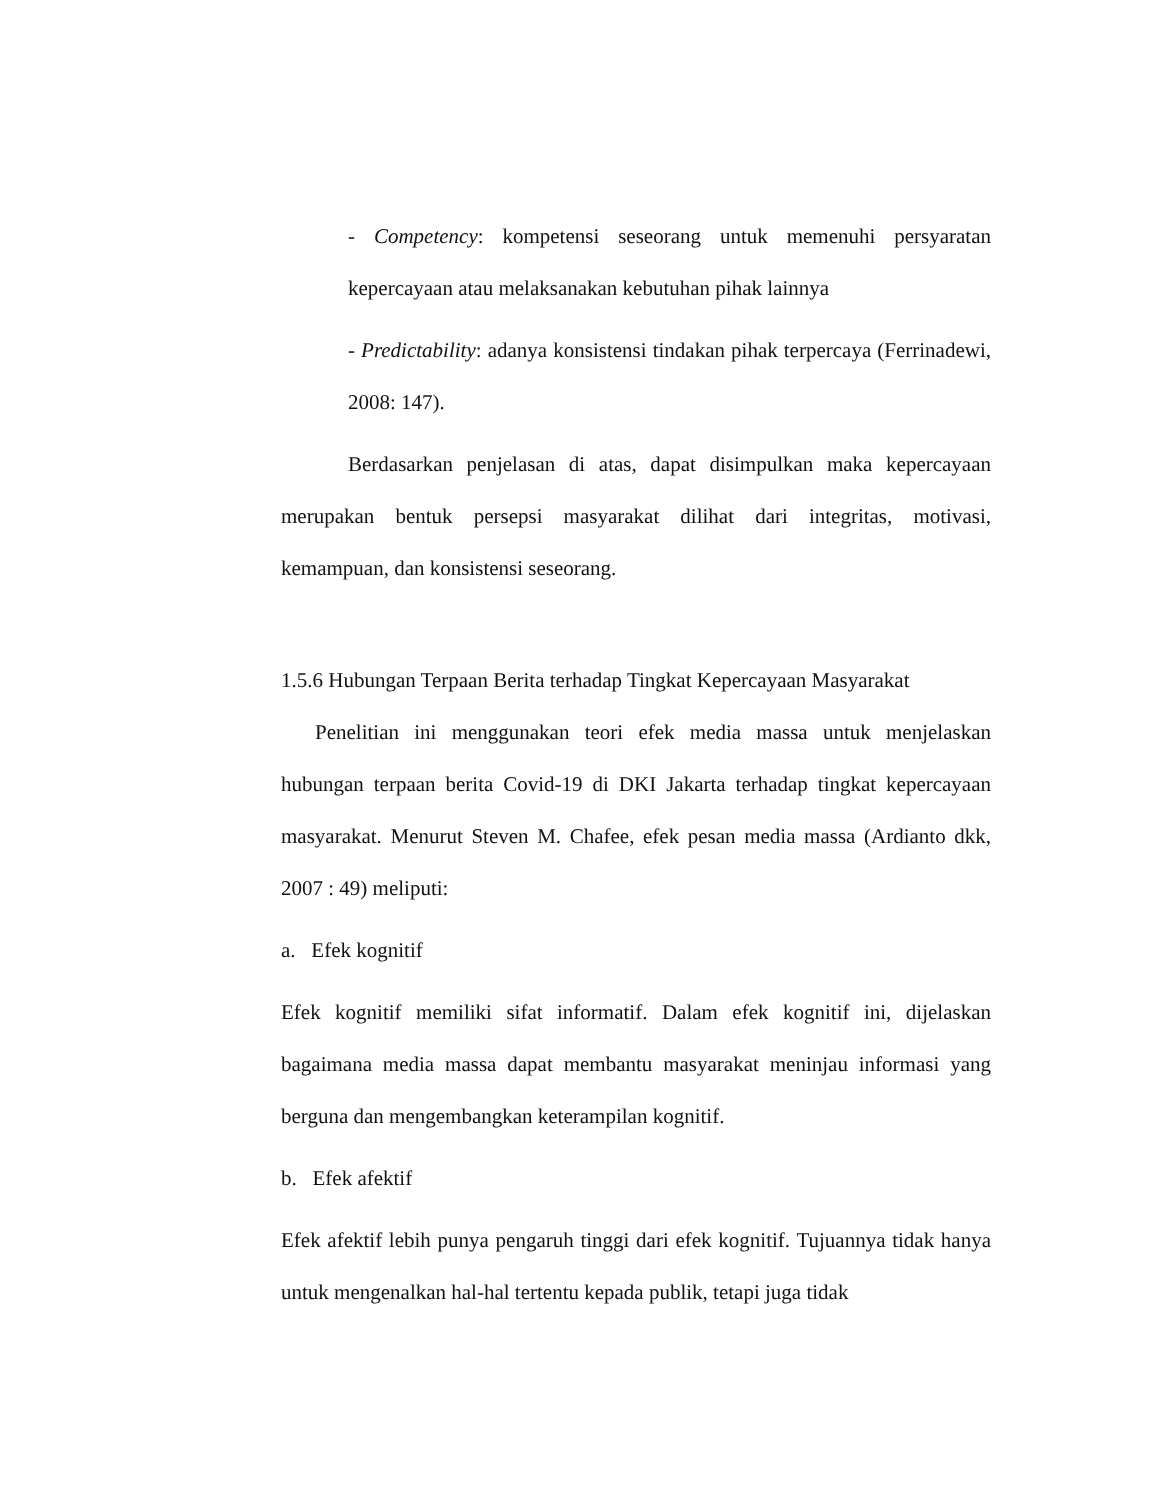- Competency: kompetensi seseorang untuk memenuhi persyaratan kepercayaan atau melaksanakan kebutuhan pihak lainnya
- Predictability: adanya konsistensi tindakan pihak terpercaya (Ferrinadewi, 2008: 147).
Berdasarkan penjelasan di atas, dapat disimpulkan maka kepercayaan merupakan bentuk persepsi masyarakat dilihat dari integritas, motivasi, kemampuan, dan konsistensi seseorang.
1.5.6 Hubungan Terpaan Berita terhadap Tingkat Kepercayaan Masyarakat
Penelitian ini menggunakan teori efek media massa untuk menjelaskan hubungan terpaan berita Covid-19 di DKI Jakarta terhadap tingkat kepercayaan masyarakat. Menurut Steven M. Chafee, efek pesan media massa (Ardianto dkk, 2007 : 49) meliputi:
a. Efek kognitif
Efek kognitif memiliki sifat informatif. Dalam efek kognitif ini, dijelaskan bagaimana media massa dapat membantu masyarakat meninjau informasi yang berguna dan mengembangkan keterampilan kognitif.
b. Efek afektif
Efek afektif lebih punya pengaruh tinggi dari efek kognitif. Tujuannya tidak hanya untuk mengenalkan hal-hal tertentu kepada publik, tetapi juga tidak